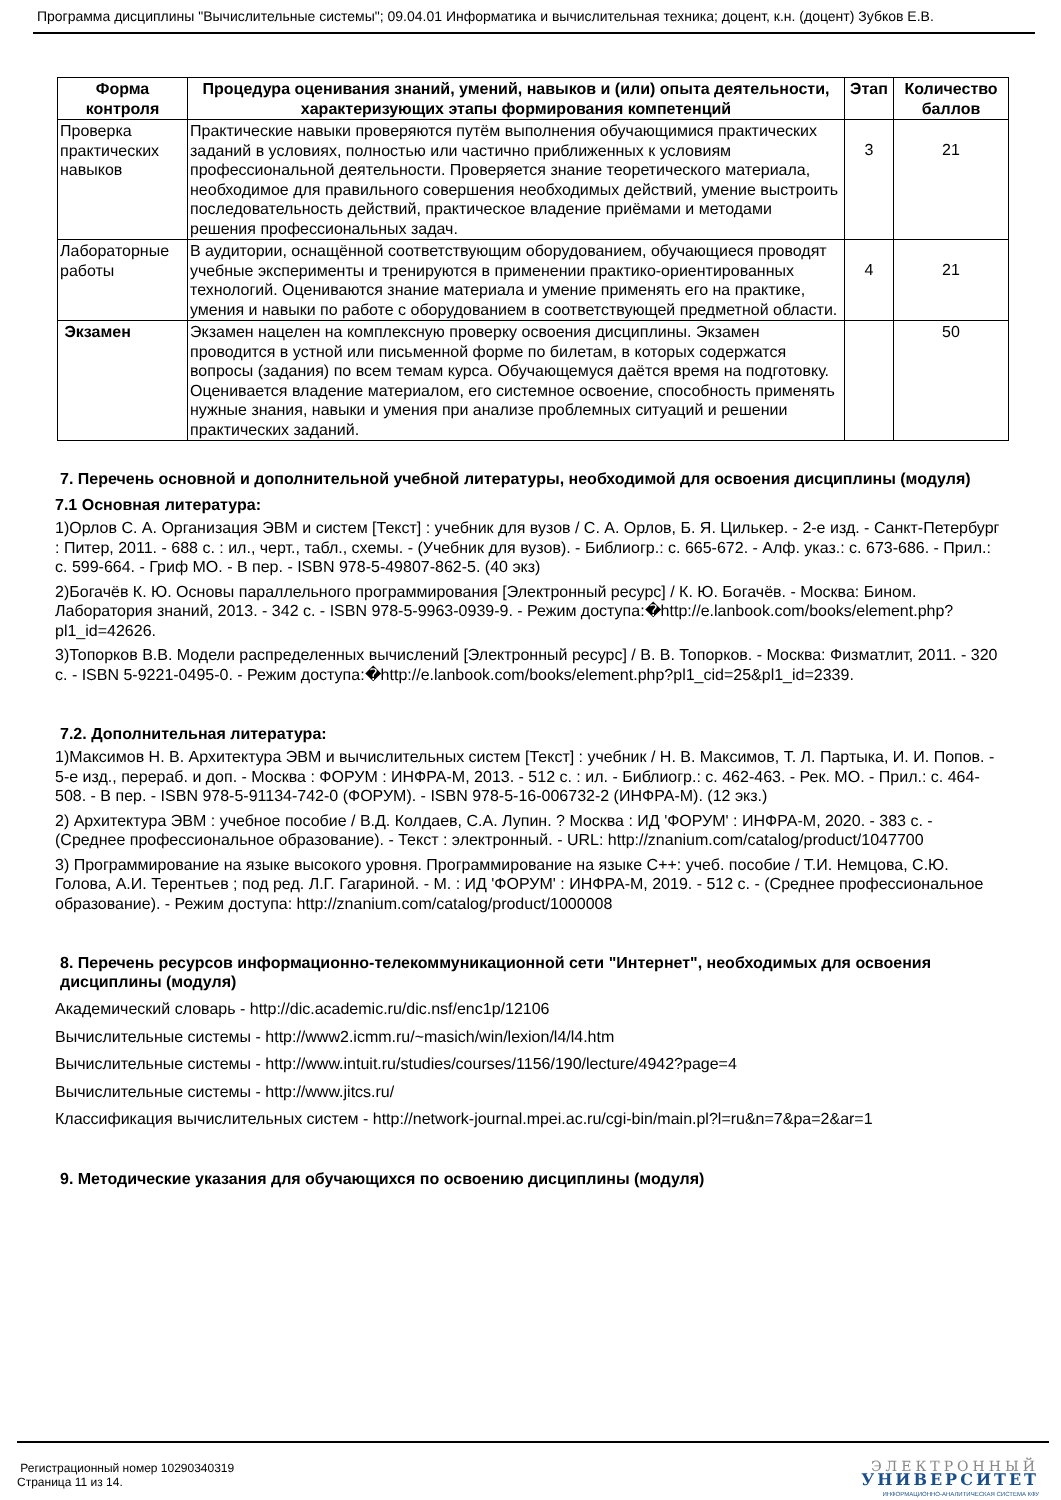Программа дисциплины "Вычислительные системы"; 09.04.01 Информатика и вычислительная техника; доцент, к.н. (доцент) Зубков Е.В.
| Форма контроля | Процедура оценивания знаний, умений, навыков и (или) опыта деятельности, характеризующих этапы формирования компетенций | Этап | Количество баллов |
| --- | --- | --- | --- |
| Проверка практических навыков | Практические навыки проверяются путём выполнения обучающимися практических заданий в условиях, полностью или частично приближенных к условиям профессиональной деятельности. Проверяется знание теоретического материала, необходимое для правильного совершения необходимых действий, умение выстроить последовательность действий, практическое владение приёмами и методами решения профессиональных задач. | 3 | 21 |
| Лабораторные работы | В аудитории, оснащённой соответствующим оборудованием, обучающиеся проводят учебные эксперименты и тренируются в применении практико-ориентированных технологий. Оцениваются знание материала и умение применять его на практике, умения и навыки по работе с оборудованием в соответствующей предметной области. | 4 | 21 |
| Экзамен | Экзамен нацелен на комплексную проверку освоения дисциплины. Экзамен проводится в устной или письменной форме по билетам, в которых содержатся вопросы (задания) по всем темам курса. Обучающемуся даётся время на подготовку. Оценивается владение материалом, его системное освоение, способность применять нужные знания, навыки и умения при анализе проблемных ситуаций и решении практических заданий. | | 50 |
7. Перечень основной и дополнительной учебной литературы, необходимой для освоения дисциплины (модуля)
7.1 Основная литература:
1)Орлов С. А. Организация ЭВМ и систем [Текст] : учебник для вузов / С. А. Орлов, Б. Я. Цилькер. - 2-е изд. - Санкт-Петербург : Питер, 2011. - 688 с. : ил., черт., табл., схемы. - (Учебник для вузов). - Библиогр.: с. 665-672. - Алф. указ.: с. 673-686. - Прил.: с. 599-664. - Гриф МО. - В пер. - ISBN 978-5-49807-862-5. (40 экз)
2)Богачёв К. Ю. Основы параллельного программирования [Электронный ресурс] / К. Ю. Богачёв. - Москва: Бином. Лаборатория знаний, 2013. - 342 с. - ISBN 978-5-9963-0939-9. - Режим доступа:�http://e.lanbook.com/books/element.php?pl1_id=42626.
3)Топорков В.В. Модели распределенных вычислений [Электронный ресурс] / В. В. Топорков. - Москва: Физматлит, 2011. - 320 с. - ISBN 5-9221-0495-0. - Режим доступа:�http://e.lanbook.com/books/element.php?pl1_cid=25&pl1_id=2339.
7.2. Дополнительная литература:
1)Максимов Н. В. Архитектура ЭВМ и вычислительных систем [Текст] : учебник / Н. В. Максимов, Т. Л. Партыка, И. И. Попов. - 5-е изд., перераб. и доп. - Москва : ФОРУМ : ИНФРА-М, 2013. - 512 с. : ил. - Библиогр.: с. 462-463. - Рек. МО. - Прил.: с. 464-508. - В пер. - ISBN 978-5-91134-742-0 (ФОРУМ). - ISBN 978-5-16-006732-2 (ИНФРА-М). (12 экз.)
2) Архитектура ЭВМ : учебное пособие / В.Д. Колдаев, С.А. Лупин. ? Москва : ИД 'ФОРУМ' : ИНФРА-М, 2020. - 383 с. - (Среднее профессиональное образование). - Текст : электронный. - URL: http://znanium.com/catalog/product/1047700
3) Программирование на языке высокого уровня. Программирование на языке С++: учеб. пособие / Т.И. Немцова, С.Ю. Голова, А.И. Терентьев ; под ред. Л.Г. Гагариной. - М. : ИД 'ФОРУМ' : ИНФРА-М, 2019. - 512 с. - (Среднее профессиональное образование). - Режим доступа: http://znanium.com/catalog/product/1000008
8. Перечень ресурсов информационно-телекоммуникационной сети "Интернет", необходимых для освоения дисциплины (модуля)
Академический словарь - http://dic.academic.ru/dic.nsf/enc1p/12106
Вычислительные системы - http://www2.icmm.ru/~masich/win/lexion/l4/l4.htm
Вычислительные системы - http://www.intuit.ru/studies/courses/1156/190/lecture/4942?page=4
Вычислительные системы - http://www.jitcs.ru/
Классификация вычислительных систем - http://network-journal.mpei.ac.ru/cgi-bin/main.pl?l=ru&n=7&pa=2&ar=1
9. Методические указания для обучающихся по освоению дисциплины (модуля)
Регистрационный номер 10290340319
Страница 11 из 14.
ЭЛЕКТРОННЫЙ
УНИВЕРСИТЕТ
ИНФОРМАЦИОННО-АНАЛИТИЧЕСКАЯ СИСТЕМА КФУ